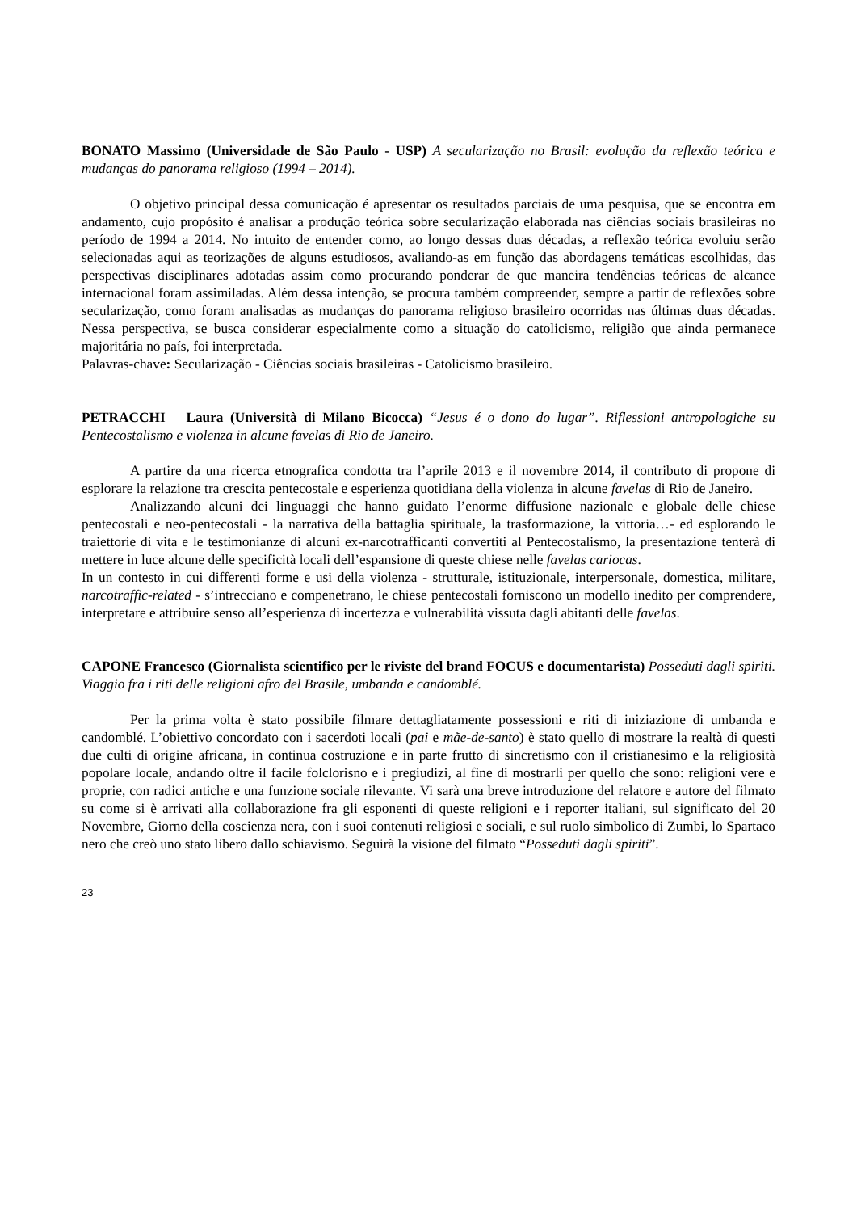BONATO Massimo (Universidade de São Paulo - USP) A secularização no Brasil: evolução da reflexão teórica e mudanças do panorama religioso (1994 – 2014).
O objetivo principal dessa comunicação é apresentar os resultados parciais de uma pesquisa, que se encontra em andamento, cujo propósito é analisar a produção teórica sobre secularização elaborada nas ciências sociais brasileiras no período de 1994 a 2014. No intuito de entender como, ao longo dessas duas décadas, a reflexão teórica evoluiu serão selecionadas aqui as teorizações de alguns estudiosos, avaliando-as em função das abordagens temáticas escolhidas, das perspectivas disciplinares adotadas assim como procurando ponderar de que maneira tendências teóricas de alcance internacional foram assimiladas. Além dessa intenção, se procura também compreender, sempre a partir de reflexões sobre secularização, como foram analisadas as mudanças do panorama religioso brasileiro ocorridas nas últimas duas décadas. Nessa perspectiva, se busca considerar especialmente como a situação do catolicismo, religião que ainda permanece majoritária no país, foi interpretada.
Palavras-chave: Secularização - Ciências sociais brasileiras - Catolicismo brasileiro.
PETRACCHI Laura (Università di Milano Bicocca) “Jesus é o dono do lugar”. Riflessioni antropologiche su Pentecostalismo e violenza in alcune favelas di Rio de Janeiro.
A partire da una ricerca etnografica condotta tra l’aprile 2013 e il novembre 2014, il contributo di propone di esplorare la relazione tra crescita pentecostale e esperienza quotidiana della violenza in alcune favelas di Rio de Janeiro.
Analizzando alcuni dei linguaggi che hanno guidato l’enorme diffusione nazionale e globale delle chiese pentecostali e neo-pentecostali - la narrativa della battaglia spirituale, la trasformazione, la vittoria…- ed esplorando le traiettorie di vita e le testimonianze di alcuni ex-narcotrafficanti convertiti al Pentecostalismo, la presentazione tenterà di mettere in luce alcune delle specificità locali dell’espansione di queste chiese nelle favelas cariocas.
In un contesto in cui differenti forme e usi della violenza - strutturale, istituzionale, interpersonale, domestica, militare, narcotraffic-related - s’intrecciano e compenetrano, le chiese pentecostali forniscono un modello inedito per comprendere, interpretare e attribuire senso all’esperienza di incertezza e vulnerabilità vissuta dagli abitanti delle favelas.
CAPONE Francesco (Giornalista scientifico per le riviste del brand FOCUS e documentarista) Posseduti dagli spiriti. Viaggio fra i riti delle religioni afro del Brasile, umbanda e candomblé.
Per la prima volta è stato possibile filmare dettagliatamente possessioni e riti di iniziazione di umbanda e candomblé. L’obiettivo concordato con i sacerdoti locali (pai e mãe-de-santo) è stato quello di mostrare la realtà di questi due culti di origine africana, in continua costruzione e in parte frutto di sincretismo con il cristianesimo e la religiosità popolare locale, andando oltre il facile folclorisno e i pregiudizi, al fine di mostrarli per quello che sono: religioni vere e proprie, con radici antiche e una funzione sociale rilevante. Vi sarà una breve introduzione del relatore e autore del filmato su come si è arrivati alla collaborazione fra gli esponenti di queste religioni e i reporter italiani, sul significato del 20 Novembre, Giorno della coscienza nera, con i suoi contenuti religiosi e sociali, e sul ruolo simbolico di Zumbi, lo Spartaco nero che creò uno stato libero dallo schiavismo. Seguirà la visione del filmato “Posseduti dagli spiriti”.
23